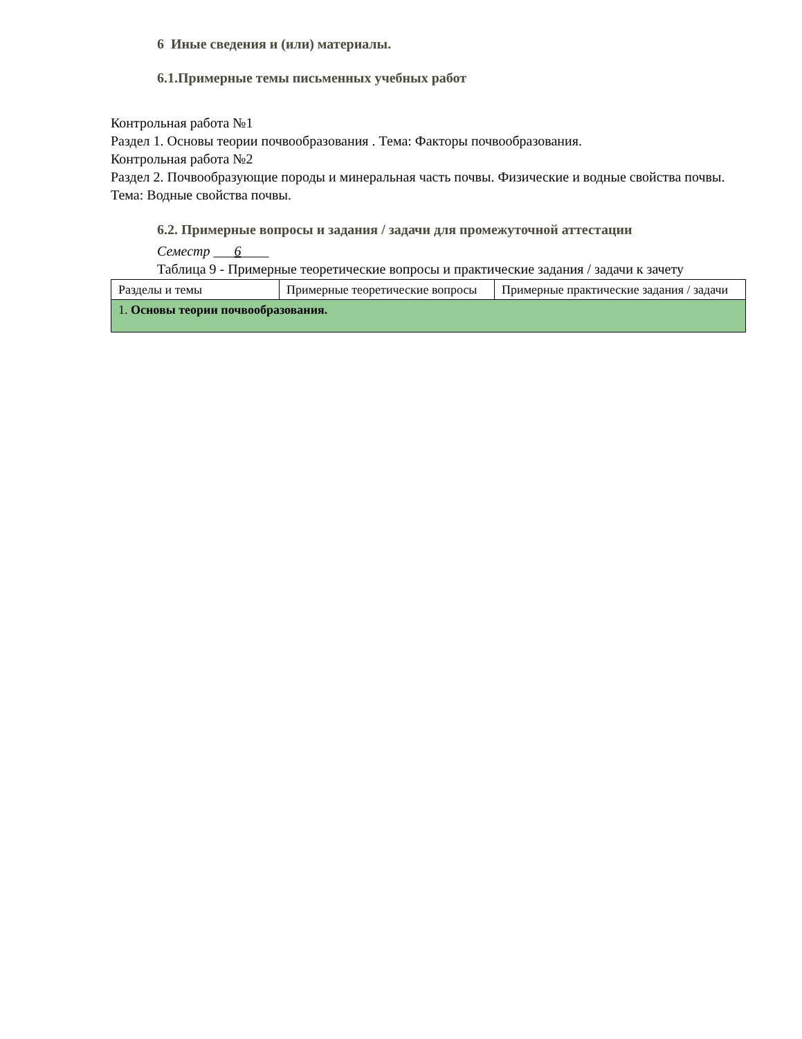6 Иные сведения и (или) материалы.
6.1.Примерные темы письменных учебных работ
Контрольная работа №1
Раздел 1. Основы теории почвообразования . Тема: Факторы почвообразования.
Контрольная работа №2
Раздел 2. Почвообразующие породы и минеральная часть почвы. Физические и водные свойства почвы. Тема: Водные свойства почвы.
6.2. Примерные вопросы и задания / задачи для промежуточной аттестации
Семестр ___6____
Таблица 9 - Примерные теоретические вопросы и практические задания / задачи к зачету
| Разделы и темы | Примерные теоретические вопросы | Примерные практические задания / задачи |
| 1. Основы теории почвообразования. | | |